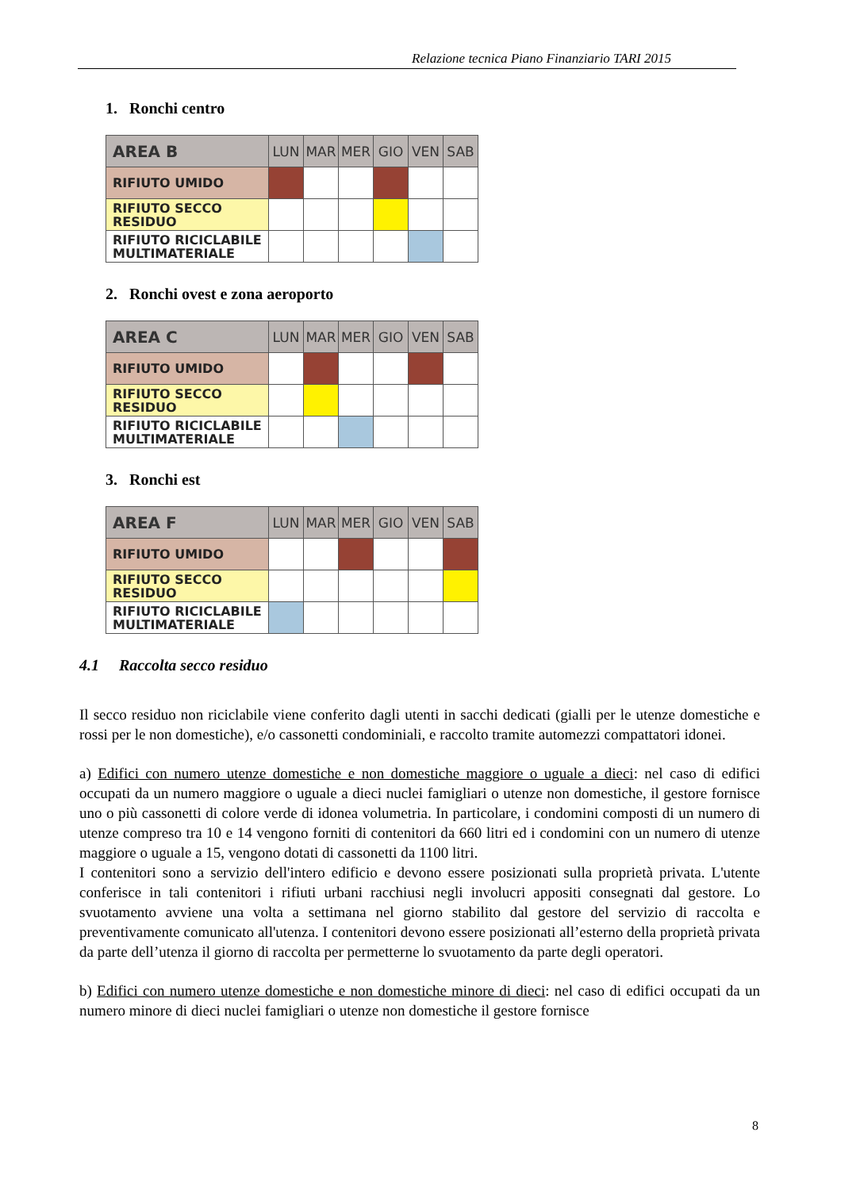Relazione tecnica Piano Finanziario TARI 2015
1. Ronchi centro
| AREA B | LUN | MAR | MER | GIO | VEN | SAB |
| --- | --- | --- | --- | --- | --- | --- |
| RIFIUTO UMIDO | | | | | | |
| RIFIUTO SECCO RESIDUO | | | | | | |
| RIFIUTO RICICLABILE MULTIMATERIALE | | | | | | |
2. Ronchi ovest e zona aeroporto
| AREA C | LUN | MAR | MER | GIO | VEN | SAB |
| --- | --- | --- | --- | --- | --- | --- |
| RIFIUTO UMIDO | | | | | | |
| RIFIUTO SECCO RESIDUO | | | | | | |
| RIFIUTO RICICLABILE MULTIMATERIALE | | | | | | |
3. Ronchi est
| AREA F | LUN | MAR | MER | GIO | VEN | SAB |
| --- | --- | --- | --- | --- | --- | --- |
| RIFIUTO UMIDO | | | | | | |
| RIFIUTO SECCO RESIDUO | | | | | | |
| RIFIUTO RICICLABILE MULTIMATERIALE | | | | | | |
4.1 Raccolta secco residuo
Il secco residuo non riciclabile viene conferito dagli utenti in sacchi dedicati (gialli per le utenze domestiche e rossi per le non domestiche), e/o cassonetti condominiali, e raccolto tramite automezzi compattatori idonei.
a) Edifici con numero utenze domestiche e non domestiche maggiore o uguale a dieci: nel caso di edifici occupati da un numero maggiore o uguale a dieci nuclei famigliari o utenze non domestiche, il gestore fornisce uno o più cassonetti di colore verde di idonea volumetria. In particolare, i condomini composti di un numero di utenze compreso tra 10 e 14 vengono forniti di contenitori da 660 litri ed i condomini con un numero di utenze maggiore o uguale a 15, vengono dotati di cassonetti da 1100 litri.
I contenitori sono a servizio dell'intero edificio e devono essere posizionati sulla proprietà privata. L'utente conferisce in tali contenitori i rifiuti urbani racchiusi negli involucri appositi consegnati dal gestore. Lo svuotamento avviene una volta a settimana nel giorno stabilito dal gestore del servizio di raccolta e preventivamente comunicato all'utenza. I contenitori devono essere posizionati all’esterno della proprietà privata da parte dell’utenza il giorno di raccolta per permetterne lo svuotamento da parte degli operatori.
b) Edifici con numero utenze domestiche e non domestiche minore di dieci: nel caso di edifici occupati da un numero minore di dieci nuclei famigliari o utenze non domestiche il gestore fornisce
8